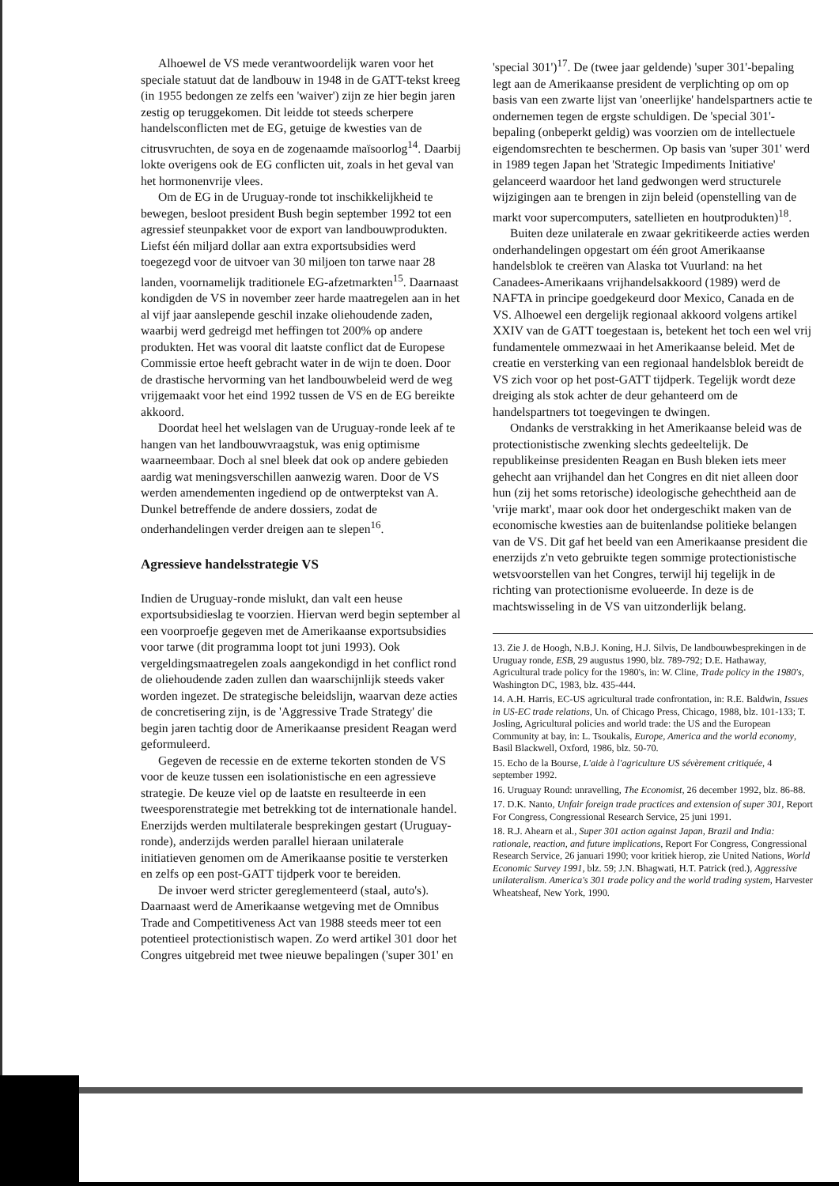Alhoewel de VS mede verantwoordelijk waren voor het speciale statuut dat de landbouw in 1948 in de GATT-tekst kreeg (in 1955 bedongen ze zelfs een 'waiver') zijn ze hier begin jaren zestig op teruggekomen. Dit leidde tot steeds scherpere handelsconflicten met de EG, getuige de kwesties van de citrusvruchten, de soya en de zogenaamde maïsoorlog<sup>14</sup>. Daarbij lokte overigens ook de EG conflicten uit, zoals in het geval van het hormonenvrije vlees.
Om de EG in de Uruguay-ronde tot inschikkelijkheid te bewegen, besloot president Bush begin september 1992 tot een agressief steunpakket voor de export van landbouwprodukten. Liefst één miljard dollar aan extra exportsubsidies werd toegezegd voor de uitvoer van 30 miljoen ton tarwe naar 28 landen, voornamelijk traditionele EG-afzetmarkten<sup>15</sup>. Daarnaast kondigden de VS in november zeer harde maatregelen aan in het al vijf jaar aanslepende geschil inzake oliehoudende zaden, waarbij werd gedreigd met heffingen tot 200% op andere produkten. Het was vooral dit laatste conflict dat de Europese Commissie ertoe heeft gebracht water in de wijn te doen. Door de drastische hervorming van het landbouwbeleid werd de weg vrijgemaakt voor het eind 1992 tussen de VS en de EG bereikte akkoord.
Doordat heel het welslagen van de Uruguay-ronde leek af te hangen van het landbouwvraagstuk, was enig optimisme waarneembaar. Doch al snel bleek dat ook op andere gebieden aardig wat meningsverschillen aanwezig waren. Door de VS werden amendementen ingediend op de ontwerptekst van A. Dunkel betreffende de andere dossiers, zodat de onderhandelingen verder dreigen aan te slepen<sup>16</sup>.
Agressieve handelsstrategie VS
Indien de Uruguay-ronde mislukt, dan valt een heuse exportsubsidieslag te voorzien. Hiervan werd begin september al een voorproefje gegeven met de Amerikaanse exportsubsidies voor tarwe (dit programma loopt tot juni 1993). Ook vergeldingsmaatregelen zoals aangekondigd in het conflict rond de oliehoudende zaden zullen dan waarschijnlijk steeds vaker worden ingezet. De strategische beleidslijn, waarvan deze acties de concretisering zijn, is de 'Aggressive Trade Strategy' die begin jaren tachtig door de Amerikaanse president Reagan werd geformuleerd.
Gegeven de recessie en de externe tekorten stonden de VS voor de keuze tussen een isolationistische en een agressieve strategie. De keuze viel op de laatste en resulteerde in een tweesporenstrategie met betrekking tot de internationale handel. Enerzijds werden multilaterale besprekingen gestart (Uruguay-ronde), anderzijds werden parallel hieraan unilaterale initiatieven genomen om de Amerikaanse positie te versterken en zelfs op een post-GATT tijdperk voor te bereiden.
De invoer werd stricter gereglementeerd (staal, auto's). Daarnaast werd de Amerikaanse wetgeving met de Omnibus Trade and Competitiveness Act van 1988 steeds meer tot een potentieel protectionistisch wapen. Zo werd artikel 301 door het Congres uitgebreid met twee nieuwe bepalingen ('super 301' en
'special 301')<sup>17</sup>. De (twee jaar geldende) 'super 301'-bepaling legt aan de Amerikaanse president de verplichting op om op basis van een zwarte lijst van 'oneerlijke' handelspartners actie te ondernemen tegen de ergste schuldigen. De 'special 301'-bepaling (onbeperkt geldig) was voorzien om de intellectuele eigendomsrechten te beschermen. Op basis van 'super 301' werd in 1989 tegen Japan het 'Strategic Impediments Initiative' gelanceerd waardoor het land gedwongen werd structurele wijzigingen aan te brengen in zijn beleid (openstelling van de markt voor supercomputers, satellieten en houtprodukten)<sup>18</sup>.
Buiten deze unilaterale en zwaar gekritikeerde acties werden onderhandelingen opgestart om één groot Amerikaanse handelsblok te creëren van Alaska tot Vuurland: na het Canadees-Amerikaans vrijhandelsakkoord (1989) werd de NAFTA in principe goedgekeurd door Mexico, Canada en de VS. Alhoewel een dergelijk regionaal akkoord volgens artikel XXIV van de GATT toegestaan is, betekent het toch een wel vrij fundamentele ommezwaai in het Amerikaanse beleid. Met de creatie en versterking van een regionaal handelsblok bereidt de VS zich voor op het post-GATT tijdperk. Tegelijk wordt deze dreiging als stok achter de deur gehanteerd om de handelspartners tot toegevingen te dwingen.
Ondanks de verstrakking in het Amerikaanse beleid was de protectionistische zwenking slechts gedeeltelijk. De republikeinse presidenten Reagan en Bush bleken iets meer gehecht aan vrijhandel dan het Congres en dit niet alleen door hun (zij het soms retorische) ideologische gehechtheid aan de 'vrije markt', maar ook door het ondergeschikt maken van de economische kwesties aan de buitenlandse politieke belangen van de VS. Dit gaf het beeld van een Amerikaanse president die enerzijds z'n veto gebruikte tegen sommige protectionistische wetsvoorstellen van het Congres, terwijl hij tegelijk in de richting van protectionisme evolueerde. In deze is de machtswisseling in de VS van uitzonderlijk belang.
13. Zie J. de Hoogh, N.B.J. Koning, H.J. Silvis, De landbouwbesprekingen in de Uruguay ronde, ESB, 29 augustus 1990, blz. 789-792; D.E. Hathaway, Agricultural trade policy for the 1980's, in: W. Cline, Trade policy in the 1980's, Washington DC, 1983, blz. 435-444.
14. A.H. Harris, EC-US agricultural trade confrontation, in: R.E. Baldwin, Issues in US-EC trade relations, Un. of Chicago Press, Chicago, 1988, blz. 101-133; T. Josling, Agricultural policies and world trade: the US and the European Community at bay, in: L. Tsoukalis, Europe, America and the world economy, Basil Blackwell, Oxford, 1986, blz. 50-70.
15. Echo de la Bourse, L'aide à l'agriculture US sévèrement critiquée, 4 september 1992.
16. Uruguay Round: unravelling, The Economist, 26 december 1992, blz. 86-88.
17. D.K. Nanto, Unfair foreign trade practices and extension of super 301, Report For Congress, Congressional Research Service, 25 juni 1991.
18. R.J. Ahearn et al., Super 301 action against Japan, Brazil and India: rationale, reaction, and future implications, Report For Congress, Congressional Research Service, 26 januari 1990; voor kritiek hierop, zie United Nations, World Economic Survey 1991, blz. 59; J.N. Bhagwati, H.T. Patrick (red.), Aggressive unilateralism. America's 301 trade policy and the world trading system, Harvester Wheatsheaf, New York, 1990.